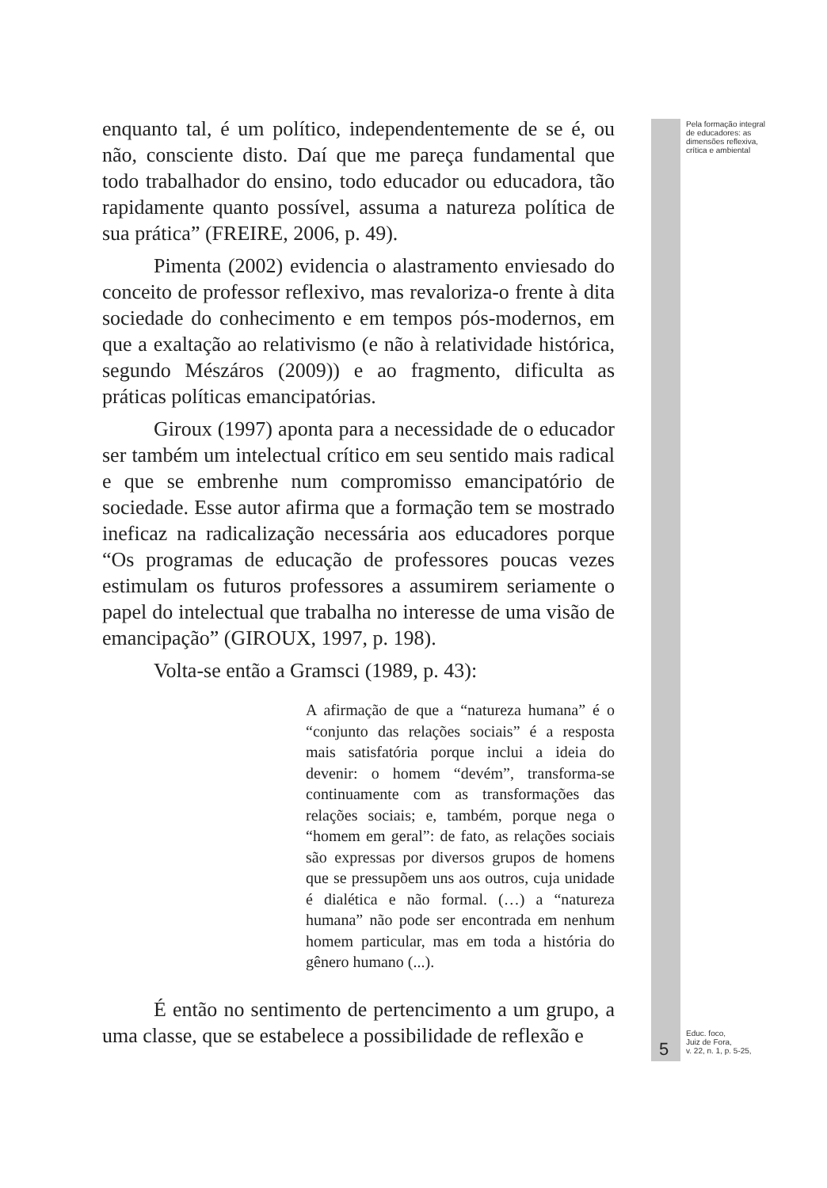Pela formação integral de educadores: as dimensões reflexiva, crítica e ambiental
enquanto tal, é um político, independentemente de se é, ou não, consciente disto. Daí que me pareça fundamental que todo trabalhador do ensino, todo educador ou educadora, tão rapidamente quanto possível, assuma a natureza política de sua prática” (FREIRE, 2006, p. 49).
Pimenta (2002) evidencia o alastramento enviesado do conceito de professor reflexivo, mas revaloriza-o frente à dita sociedade do conhecimento e em tempos pós-modernos, em que a exaltação ao relativismo (e não à relatividade histórica, segundo Mészáros (2009)) e ao fragmento, dificulta as práticas políticas emancipatórias.
Giroux (1997) aponta para a necessidade de o educador ser também um intelectual crítico em seu sentido mais radical e que se embrenhe num compromisso emancipatório de sociedade. Esse autor afirma que a formação tem se mostrado ineficaz na radicalização necessária aos educadores porque “Os programas de educação de professores poucas vezes estimulam os futuros professores a assumirem seriamente o papel do intelectual que trabalha no interesse de uma visão de emancipação” (GIROUX, 1997, p. 198).
Volta-se então a Gramsci (1989, p. 43):
A afirmação de que a “natureza humana” é o “conjunto das relações sociais” é a resposta mais satisfatória porque inclui a ideia do devenir: o homem “devém”, transforma-se continuamente com as transformações das relações sociais; e, também, porque nega o “homem em geral”: de fato, as relações sociais são expressas por diversos grupos de homens que se pressupõem uns aos outros, cuja unidade é dialética e não formal. (…) a “natureza humana” não pode ser encontrada em nenhum homem particular, mas em toda a história do gênero humano (...).
É então no sentimento de pertencimento a um grupo, a uma classe, que se estabelece a possibilidade de reflexão e
5
Educ. foco,
Juiz de Fora,
v. 22, n. 1, p. 5-25,